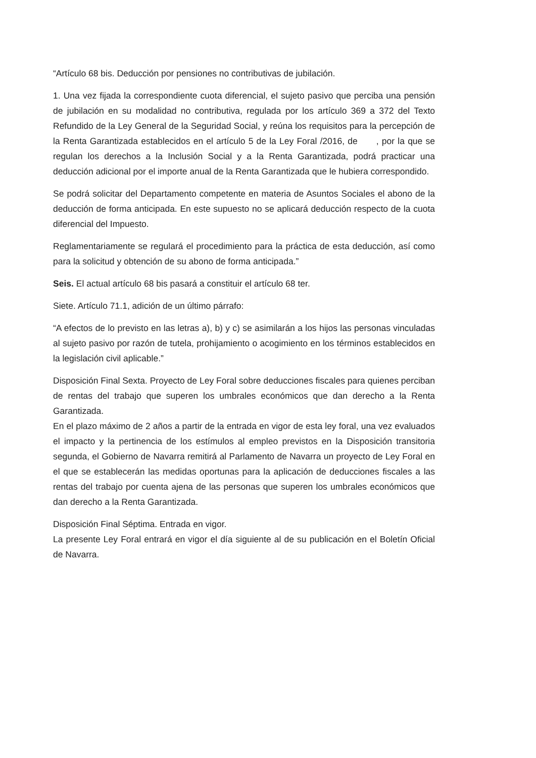“Artículo 68 bis. Deducción por pensiones no contributivas de jubilación.
1. Una vez fijada la correspondiente cuota diferencial, el sujeto pasivo que perciba una pensión de jubilación en su modalidad no contributiva, regulada por los artículo 369 a 372 del Texto Refundido de la Ley General de la Seguridad Social, y reúna los requisitos para la percepción de la Renta Garantizada establecidos en el artículo 5 de la Ley Foral /2016, de , por la que se regulan los derechos a la Inclusión Social y a la Renta Garantizada, podrá practicar una deducción adicional por el importe anual de la Renta Garantizada que le hubiera correspondido.
Se podrá solicitar del Departamento competente en materia de Asuntos Sociales el abono de la deducción de forma anticipada. En este supuesto no se aplicará deducción respecto de la cuota diferencial del Impuesto.
Reglamentariamente se regulará el procedimiento para la práctica de esta deducción, así como para la solicitud y obtención de su abono de forma anticipada.”
Seis. El actual artículo 68 bis pasará a constituir el artículo 68 ter.
Siete. Artículo 71.1, adición de un último párrafo:
“A efectos de lo previsto en las letras a), b) y c) se asimilarán a los hijos las personas vinculadas al sujeto pasivo por razón de tutela, prohijamiento o acogimiento en los términos establecidos en la legislación civil aplicable.”
Disposición Final Sexta. Proyecto de Ley Foral sobre deducciones fiscales para quienes perciban de rentas del trabajo que superen los umbrales económicos que dan derecho a la Renta Garantizada.
En el plazo máximo de 2 años a partir de la entrada en vigor de esta ley foral, una vez evaluados el impacto y la pertinencia de los estímulos al empleo previstos en la Disposición transitoria segunda, el Gobierno de Navarra remitirá al Parlamento de Navarra un proyecto de Ley Foral en el que se establecerán las medidas oportunas para la aplicación de deducciones fiscales a las rentas del trabajo por cuenta ajena de las personas que superen los umbrales económicos que dan derecho a la Renta Garantizada.
Disposición Final Séptima. Entrada en vigor.
La presente Ley Foral entrará en vigor el día siguiente al de su publicación en el Boletín Oficial de Navarra.